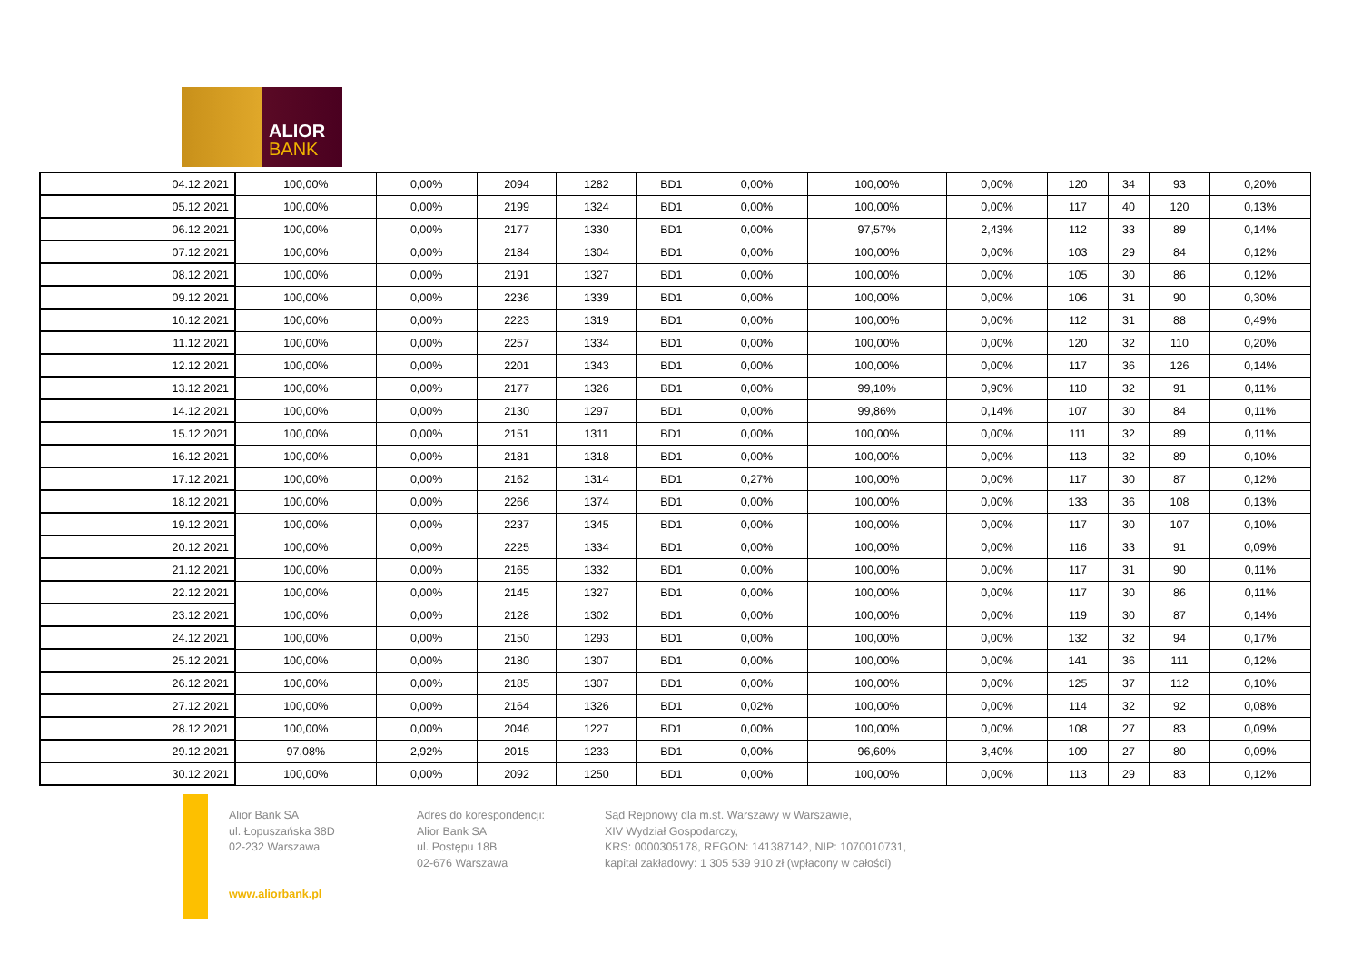ALIOR
BANK
| 04.12.2021 | 100,00% | 0,00% | 2094 | 1282 | BD1 | 0,00% | 100,00% | 0,00% | 120 | 34 | 93 | 0,20% |
| 05.12.2021 | 100,00% | 0,00% | 2199 | 1324 | BD1 | 0,00% | 100,00% | 0,00% | 117 | 40 | 120 | 0,13% |
| 06.12.2021 | 100,00% | 0,00% | 2177 | 1330 | BD1 | 0,00% | 97,57% | 2,43% | 112 | 33 | 89 | 0,14% |
| 07.12.2021 | 100,00% | 0,00% | 2184 | 1304 | BD1 | 0,00% | 100,00% | 0,00% | 103 | 29 | 84 | 0,12% |
| 08.12.2021 | 100,00% | 0,00% | 2191 | 1327 | BD1 | 0,00% | 100,00% | 0,00% | 105 | 30 | 86 | 0,12% |
| 09.12.2021 | 100,00% | 0,00% | 2236 | 1339 | BD1 | 0,00% | 100,00% | 0,00% | 106 | 31 | 90 | 0,30% |
| 10.12.2021 | 100,00% | 0,00% | 2223 | 1319 | BD1 | 0,00% | 100,00% | 0,00% | 112 | 31 | 88 | 0,49% |
| 11.12.2021 | 100,00% | 0,00% | 2257 | 1334 | BD1 | 0,00% | 100,00% | 0,00% | 120 | 32 | 110 | 0,20% |
| 12.12.2021 | 100,00% | 0,00% | 2201 | 1343 | BD1 | 0,00% | 100,00% | 0,00% | 117 | 36 | 126 | 0,14% |
| 13.12.2021 | 100,00% | 0,00% | 2177 | 1326 | BD1 | 0,00% | 99,10% | 0,90% | 110 | 32 | 91 | 0,11% |
| 14.12.2021 | 100,00% | 0,00% | 2130 | 1297 | BD1 | 0,00% | 99,86% | 0,14% | 107 | 30 | 84 | 0,11% |
| 15.12.2021 | 100,00% | 0,00% | 2151 | 1311 | BD1 | 0,00% | 100,00% | 0,00% | 111 | 32 | 89 | 0,11% |
| 16.12.2021 | 100,00% | 0,00% | 2181 | 1318 | BD1 | 0,00% | 100,00% | 0,00% | 113 | 32 | 89 | 0,10% |
| 17.12.2021 | 100,00% | 0,00% | 2162 | 1314 | BD1 | 0,27% | 100,00% | 0,00% | 117 | 30 | 87 | 0,12% |
| 18.12.2021 | 100,00% | 0,00% | 2266 | 1374 | BD1 | 0,00% | 100,00% | 0,00% | 133 | 36 | 108 | 0,13% |
| 19.12.2021 | 100,00% | 0,00% | 2237 | 1345 | BD1 | 0,00% | 100,00% | 0,00% | 117 | 30 | 107 | 0,10% |
| 20.12.2021 | 100,00% | 0,00% | 2225 | 1334 | BD1 | 0,00% | 100,00% | 0,00% | 116 | 33 | 91 | 0,09% |
| 21.12.2021 | 100,00% | 0,00% | 2165 | 1332 | BD1 | 0,00% | 100,00% | 0,00% | 117 | 31 | 90 | 0,11% |
| 22.12.2021 | 100,00% | 0,00% | 2145 | 1327 | BD1 | 0,00% | 100,00% | 0,00% | 117 | 30 | 86 | 0,11% |
| 23.12.2021 | 100,00% | 0,00% | 2128 | 1302 | BD1 | 0,00% | 100,00% | 0,00% | 119 | 30 | 87 | 0,14% |
| 24.12.2021 | 100,00% | 0,00% | 2150 | 1293 | BD1 | 0,00% | 100,00% | 0,00% | 132 | 32 | 94 | 0,17% |
| 25.12.2021 | 100,00% | 0,00% | 2180 | 1307 | BD1 | 0,00% | 100,00% | 0,00% | 141 | 36 | 111 | 0,12% |
| 26.12.2021 | 100,00% | 0,00% | 2185 | 1307 | BD1 | 0,00% | 100,00% | 0,00% | 125 | 37 | 112 | 0,10% |
| 27.12.2021 | 100,00% | 0,00% | 2164 | 1326 | BD1 | 0,02% | 100,00% | 0,00% | 114 | 32 | 92 | 0,08% |
| 28.12.2021 | 100,00% | 0,00% | 2046 | 1227 | BD1 | 0,00% | 100,00% | 0,00% | 108 | 27 | 83 | 0,09% |
| 29.12.2021 | 97,08% | 2,92% | 2015 | 1233 | BD1 | 0,00% | 96,60% | 3,40% | 109 | 27 | 80 | 0,09% |
| 30.12.2021 | 100,00% | 0,00% | 2092 | 1250 | BD1 | 0,00% | 100,00% | 0,00% | 113 | 29 | 83 | 0,12% |
Alior Bank SA
ul. Łopuszańska 38D
02-232 Warszawa
Adres do korespondencji:
Alior Bank SA
ul. Postępu 18B
02-676 Warszawa
Sąd Rejonowy dla m.st. Warszawy w Warszawie,
XIV Wydział Gospodarczy,
KRS: 0000305178, REGON: 141387142, NIP: 1070010731,
kapitał zakładowy: 1 305 539 910 zł (wpłacony w całości)
www.aliorbank.pl